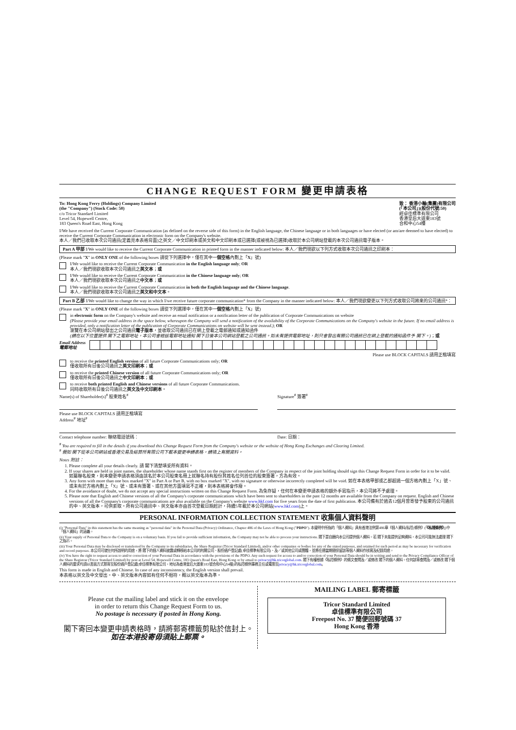CHANGE REQUEST FORM 變更申請表格
To: Hong Kong Ferry (Holdings) Company Limited
(the "Company") (Stock Code: 50)
c/o Tricor Standard Limited
Level 54, Hopewell Centre,
183 Queen's Road East, Hong Kong
致： 香港小輪(集團)有限公司
(「本公司」)(股份代號:50)
經卓佳標準有限公司
香港皇后大道東183號
合和中心54樓
I/We have received the Current Corporate Communication (as defined on the reverse side of this form) in the English language, the Chinese language or in both languages or have elected (or am/are deemed to have elected) to receive the Current Corporate Communication in electronic form on the Company's website.
本人／我們已收取本次公司通訊(定義見本表格背面)之英文／中文印刷本或英文和中文印刷本或已選擇(或被視為已選擇)收取於本公司網站登載的本次公司通訊電子版本。
Part A 甲部 I/We would like to receive the Current Corporate Communication in printed form in the manner indicated below: 本人／我們現欲以下列方式收取本次公司通訊之印刷本：
(Please mark "X" in ONLY ONE of the following boxes 請從下列選擇中，僅在其中一個空格內劃上「X」號)
I/We would like to receive the Current Corporate Communication in the English language only; OR
本人／我們現欲收取本次公司通訊之英文本；或
I/We would like to receive the Current Corporate Communication in the Chinese language only; OR
本人／我們現欲收取本次公司通訊之中文本；或
I/We would like to receive the Current Corporate Communication in both the English language and the Chinese language.
本人／我們現欲收取本次公司通訊之英文和中文本。
Part B 乙部 I/We would like to change the way in which I/we receive future corporate communication* from the Company in the manner indicated below: 本人／我們現欲變更以下列方式收取公司將來的公司通訊*：
(Please mark "X" in ONLY ONE of the following boxes 請從下列選擇中，僅在其中一個空格內劃上「X」號)
in electronic form on the Company's website and receive an email notification or a notification letter of the publication of Corporate Communications on website
(Please provide your email address in the space below, whereupon the Company will send a notification of the availability of the Corporate Communications on the Company's website in the future. If no email address is provided, only a notification letter of the publication of Corporate Communications on website will be sent instead.); OR
瀏覽在本公司網站發出之公司通訊電子版本，並收取公司通訊已在網上登載之電郵通知或通知函件
(請在以下位置提供 閣下之電郵地址，本公司會經該電郵地址通知 閣下日後本公司網站登載之公司通訊。如未有提供電郵地址，則只會發出有關公司通訊已在網上登載的通知函件予 閣下。)；或
Email Address
電郵地址
Please use BLOCK CAPITALS 請用正楷填寫
to receive the printed English version of all future Corporate Communications only; OR
僅收取所有日後公司通訊之英文印刷本；或
to receive the printed Chinese version of all future Corporate Communications only; OR
僅收取所有日後公司通訊之中文印刷本；或
to receive both printed English and Chinese versions of all future Corporate Communications.
同時收取所有日後公司通訊之英文及中文印刷本。
Name(s) of Shareholder(s)<sup>#</sup> 股東姓名<sup>#</sup>
Please use BLOCK CAPITALS 請用正楷填寫
Signature<sup>#</sup> 簽署<sup>#</sup>
Address<sup>#</sup> 地址<sup>#</sup>
Contact telephone number: 聯絡電話號碼：
Date: 日期：
<sup>#</sup> You are required to fill in the details if you download this Change Request Form from the Company's website or the website of Hong Kong Exchanges and Clearing Limited.
<sup>#</sup> 假如 閣下從本公司網站或香港交易及結算所有限公司下載本變更申請表格，請填上有關資料。
Notes 附註：
1. Please complete all your details clearly. 請 閣下清楚填妥所有資料。
2. If your shares are held in joint names, the shareholder whose name stands first on the register of members of the Company in respect of the joint holding should sign this Change Request Form in order for it to be valid. 如屬聯名股東，則本變更申請表格須由該名於本公司股東名冊上就聯名持有股份其姓名位列首位的股東簽署，方為有效。
3. Any form with more than one box marked "X" in Part A or Part B, with no box marked "X", with no signature or otherwise incorrectly completed will be void. 如在本表格甲部或乙部超過一個方格內劃上「X」號、或未有於方格內劃上「X」號、或未有簽署、或在其他方面填寫不正確，則本表格將會作廢。
4. For the avoidance of doubt, we do not accept any special instructions written on this Change Request Form. 為免存疑，任何在本變更申請表格的額外手寫指示，本公司將不予處理。
5. Please note that English and Chinese versions of all the Company's corporate communications which have been sent to shareholders in the past 12 months are available from the Company on request. English and Chinese versions of all the Company's corporate communications are also available on the Company's website www.hkf.com for five years from the date of first publication. 本公司備有於過去12個月曾寄發予股東的公司通訊的中、英文版本，可供索取。所有公司通訊中、英文版本亦由首次登載日期起計，持續5年載於本公司網站(www.hkf.com)上。
PERSONAL INFORMATION COLLECTION STATEMENT 收集個人資料聲明
(i) "Personal Data" in this statement has the same meaning as "personal data" in the Personal Data (Privacy) Ordinance, Chapter 486 of the Laws of Hong Kong ("PDPO"). 本聲明中所指的「個人資料」具有香港法例第486章《個人資料(私隱)條例》(「《私隱條例》」)中「個人資料」的涵義。
(ii) Your supply of Personal Data to the Company is on a voluntary basis. If you fail to provide sufficient information, the Company may not be able to process your instructions. 閣下是自願向本公司提供個人資料。若 閣下未能提供足夠資料，本公司可能無法處理 閣下之指示。
(iii) Your Personal Data may be disclosed or transferred by the Company to its subsidiaries, the Share Registrar (Tricor Standard Limited), and/or other companies or bodies for any of the stated purposes, and retained for such period as may be necessary for verification and record purposes. 本公司可就任何所說明的用途，將 閣下的個人資料披露或轉移給本公司的附屬公司、股份過戶登記處(卓佳標準有限公司)、及／或其他公司或團體，並將在適當期間保留該等個人資料作核實及紀錄用途。
(iv) You have the right to request access to and/or correction of your Personal Data in accordance with the provisions of the PDPO. Any such request for access to and/or correction of your Personal Data should be in writing and send to the Privacy Compliance Officer of the Share Registrar (Tricor Standard Limited) by post at Level 54, Hopewell Centre, 183 Queen's Road East, Hong Kong or by email to privacy@hk.tricorglobal.com. 閣下有權根據《私隱條例》的條文查閱及／或修改 閣下的個人資料。任何該等查閱及／或修改 閣下個人資料的要求均須以書面方式郵寄至股份過戶登記處(卓佳標準有限公司，地址為香港皇后大道東183號合和中心54樓)的私隱條例事務主任或電郵至privacy@hk.tricorglobal.com。
This form is made in English and Chinese. In case of any inconsistency, the English version shall prevail.
本表格以英文及中文發出。中、英文版本內容如有任何不相符，概以英文版本為準。
Please cut the mailing label and stick it on the envelope
in order to return this Change Request Form to us.
No postage is necessary if posted in Hong Kong.
閣下寄回本變更申請表格時，請將郵寄標籤剪貼於信封上。
如在本港投寄毋須貼上郵票。
MAILING LABEL 郵寄標籤
Tricor Standard Limited
卓佳標準有限公司
Freepost No. 37 簡便回郵號碼 37
Hong Kong 香港